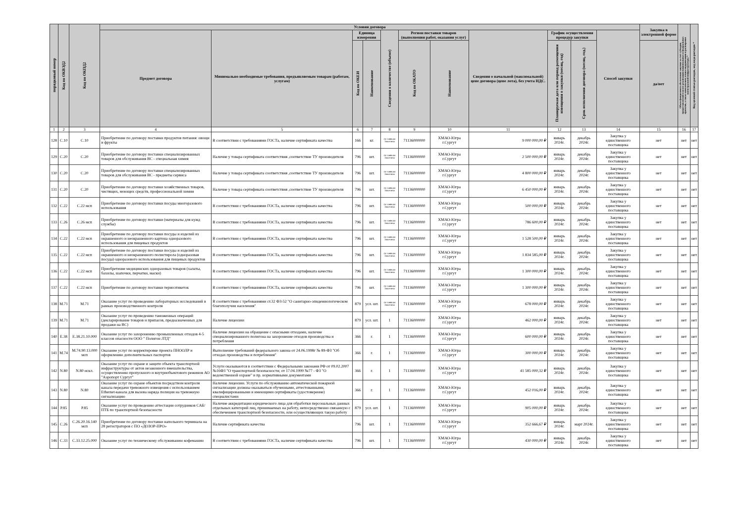| порядковый номер | Код по ОКВЭД2 | Код по ОКПД2 | Условия договора | | | | | | | | | | | Закупка в электронной форме | Объем финансового обеспечения закупки за счет субсидии, предоставляемой в целях реализации национальных и федеральных проектов, а также комплексного плана модернизации и расширения магистральной инфраструктуры * | Код целевой статьи расходов, код вида расходов * |
| --- | --- | --- | --- | --- | --- | --- | --- | --- | --- | --- | --- | --- | --- | --- | --- | --- |
| | | | Предмет договора | Минимально необходимые требования, предъявляемым товарам (работам, услугам) | Единица измерения | | Сведения о количестве (объеме) | Регион поставки товаров (выполнения работ, оказания услуг) | | Сведения о начальной (максимальной) цене договора (цене лота), без учета НДС. | График осуществления процедур закупки | | Способ закупки | | | |
| | | | | | Код по ОКЕИ | Наименование | | Код по ОКАТО | Наименование | | Планируемая дата или период размещения извещения о закупки (месяц, год) | Срок исполнения договора (месяц, год.) | | да/нет | | |
| 1 | 2 | 3 | 4 | 5 | 6 | 7 | 8 | 9 | 10 | 11 | 12 | 13 | 14 | 15 | 16 | 17 |
| 128 | C.10 | C.10 | Приобретение по договору поставки продуктов питания: овощи и фрукты | В соответствии с требованиями ГОСТа, наличие сертификата качества | 166 | кг. | по заявкам Заказчика | 71136000000 | ХМАО-Югра г.Сургут | 9 000 000,00 ₽ | январь 2024г. | декабрь 2024г. | Закупка у единственного поставщика | нет | нет | нет |
| 129 | C.20 | C.20 | Приобретение по договору поставки специализированных товаров для обслуживания ВС - специальная химия | Наличие у товара сертификата соответствия ,соответствие ТУ производителя | 796 | шт. | по заявкам Заказчика | 71136000000 | ХМАО-Югра г.Сургут | 2 500 000,00 ₽ | январь 2024г. | декабрь 2024г. | Закупка у единственного поставщика | нет | нет | нет |
| 130 | C.20 | C.20 | Приобретение по договору поставки специализированных товаров для обслуживания ВС - предметы сервиса | Наличие у товара сертификата соответствия ,соответствие ТУ производителя | 796 | шт. | по заявкам Заказчика | 71136000000 | ХМАО-Югра г.Сургут | 4 800 000,00 ₽ | январь 2024г. | декабрь 2024г. | Закупка у единственного поставщика | нет | нет | нет |
| 131 | C.20 | C.20 | Приобретение по договору поставки хозяйственных товаров, чистящих, моющих средств, профессиональной химии | Наличие у товара сертификата соответствия ,соответствие ТУ производителя | 796 | шт. | по заявкам Заказчика | 71136000000 | ХМАО-Югра г.Сургут | 6 450 000,00 ₽ | январь 2024г. | декабрь 2024г. | Закупка у единственного поставщика | нет | нет | нет |
| 132 | C.22 | C.22 мсп | Приобретение по договору поставки посуды многоразового использования | В соответствии с требованиями ГОСТа, наличие сертификата качества | 796 | шт. | по заявкам Заказчика | 71136000000 | ХМАО-Югра г.Сургут | 500 000,00 ₽ | январь 2024г. | декабрь 2024г. | Закупка у единственного поставщика | нет | нет | нет |
| 133 | C.26 | C.26 мсп | Приобретение по договору поставки (материалы для нужд службы) | В соответствии с требованиями ГОСТа, наличие сертификата качества | 796 | шт. | по заявкам Заказчика | 71136000000 | ХМАО-Югра г.Сургут | 786 600,00 ₽ | январь 2024г. | декабрь 2024г. | Закупка у единственного поставщика | нет | нет | нет |
| 134 | C.22 | C.22 мсп | Приобретение по договору поставки посуды и изделий из окрашенного и неокрашенного картона одноразового использования для пищевых продуктов | В соответствии с требованиями ГОСТа, наличие сертификата качества | 796 | шт. | по заявкам Заказчика | 71136000000 | ХМАО-Югра г.Сургут | 1 528 500,00 ₽ | январь 2024г. | декабрь 2024г. | Закупка у единственного поставщика | нет | нет | нет |
| 135 | C.22 | C.22 мсп | Приобретение по договору поставки посуды и изделий из окрашенного и неокрашенного полистирола (одноразовая посуда) одноразового использования для пищевых продуктов | В соответствии с требованиями ГОСТа, наличие сертификата качества | 796 | шт. | по заявкам Заказчика | 71136000000 | ХМАО-Югра г.Сургут | 1 834 585,00 ₽ | январь 2024г. | декабрь 2024г. | Закупка у единственного поставщика | нет | нет | нет |
| 136 | C.22 | C.22 мсп | Приобретение медицинских одноразовых товаров (халаты, бахилы, шапочки, перчатки, маски) | В соответствии с требованиями ГОСТа, наличие сертификата качества | 796 | шт. | по заявкам Заказчика | 71136000000 | ХМАО-Югра г.Сургут | 1 300 000,00 ₽ | январь 2024г. | декабрь 2024г. | Закупка у единственного поставщика | нет | нет | нет |
| 137 | C.22 | C.22 мсп | Приобретение по договору поставки термоэтикеток | В соответствии с требованиями ГОСТа, наличие сертификата качества | 796 | шт. | по заявкам Заказчика | 71136000000 | ХМАО-Югра г.Сургут | 1 300 000,00 ₽ | январь 2024г. | декабрь 2024г. | Закупка у единственного поставщика | нет | нет | нет |
| 138 | M.71 | M.71 | Оказание услуг по проведению лабораторных исследований в рамках производственного контроля | В соответствии с требованиями ст.32 ФЗ-52 "О санитарно-эпидемиологическом благополучии населения" | 879 | усл. шт. | по заявкам Заказчика | 71136000000 | ХМАО-Югра г.Сургут | 678 000,00 ₽ | январь 2024г. | декабрь 2024г. | Закупка у единственного поставщика | нет | нет | нет |
| 139 | M.71 | M.71 | Оказание услуг по проведению таможенных операций (декларирование товаров и припасов, предназначенных для продажи на ВС) | Наличие лицензии | 879 | усл. шт. | 1 | 71136000000 | ХМАО-Югра г.Сургут | 462 000,00 ₽ | январь 2024г. | декабрь 2024г. | Закупка у единственного поставщика | нет | нет | нет |
| 140 | E.38 | E.38.21.10.000 | Оказание услуг по захоронению промышленных отходов 4-5 классов опасности ООО " Полигон ЛТД" | Наличие лицензии на обращение с опасными отходами, наличие специализированного полигона на захоронение отходов производства и потребления | 366 | г. | 1 | 71136000000 | ХМАО-Югра г.Сургут | 600 000,00 ₽ | январь 2024г. | декабрь 2024г. | Закупка у единственного поставщика | нет | нет | нет |
| 141 | M.74 | M.74.90.13.000 мсп | Оказание услуг по корректировке проекта ПНООЛР и оформлению дополнительных паспортов | Выполнение требований федерального закона от 24.06.1998г № 89-ФЗ "Об отходах производства и потребления" | 366 | г. | 1 | 71136000000 | ХМАО-Югра г.Сургут | 300 000,00 ₽ | январь 2024г. | декабрь 2024г. | Закупка у единственного поставщика | нет | нет | нет |
| 142 | N.80 | N.80 искл. | Оказание услуг по охране и защите объекта транспортной инфраструктуры от актов незаконного вмешательства, осуществлению пропускного и внутриобъектового режимов АО "Аэропорт Сургут" | Услуги оказываются в соответствии с Федеральными законами РФ от 09.02.2007 №16ФЗ "О транспортной безопасности; от 17.04.1999 №77 - ФЗ "О ведомственной охране" и пр. нормативными документами | 366 | г. | 1 | 71136000000 | ХМАО-Югра г.Сургут | 41 585 000,32 ₽ | январь 2024г. | декабрь 2024г. | Закупка у единственного поставщика | нет | нет | нет |
| 143 | N.80 | N.80 | Оказание услуг по охране объектов посредством контроля канала передачи тревожного извещения с использованием Ethernet-канала для вызова наряда полиции на тревожную сигнализацию | Наличие лицензии. Услуги по обслуживанию автоматической пожарной сигнализации должны оказываться обученными, аттестованными, квалифицированными и имеющими сертификаты (удостоверение) специалистами | 366 | г. | 1 | 71136000000 | ХМАО-Югра г.Сургут | 452 016,00 ₽ | январь 2024г. | декабрь 2024г. | Закупка у единственного поставщика | нет | нет | нет |
| 144 | P.85 | P.85 | Оказание услуг по проведению аттестации сотрудников САБ/ПТБ по транспортной безопасности | Наличие аккредитации юридического лица для обработки персональных данных отдельных категорий лиц, принимаемых на работу, непосредственно связанную с обеспечением транспортной безопасности, или осуществляющих такую работу | 879 | усл. шт. | 1 | 71136000000 | ХМАО-Югра г.Сургут | 905 000,00 ₽ | январь 2024г. | декабрь 2024г. | Закупка у единственного поставщика | нет | нет | нет |
| 145 | C.26 | C.26.20.16.140 мсп | Приобретение по договору поставки напольного терминала на 28 регистраторов с ПО «ДОЗОР-ПРО» | Наличие сертификата качества | 796 | шт. | 1 | 71136000000 | ХМАО-Югра г.Сургут | 352 666,67 ₽ | январь 2024г. | март 2024г. | Закупка у единственного поставщика | нет | нет | нет |
| 146 | C.33 | C.33.12.25.000 | Оказание услуг по техническому обслуживанию кофемашин | В соответствии с требованиями ГОСТа, наличие сертификата качества | 796 | шт. | 1 | 71136000000 | ХМАО-Югра г.Сургут | 430 000,00 ₽ | январь 2024г. | декабрь 2024г. | Закупка у единственного поставщика | нет | нет | нет |